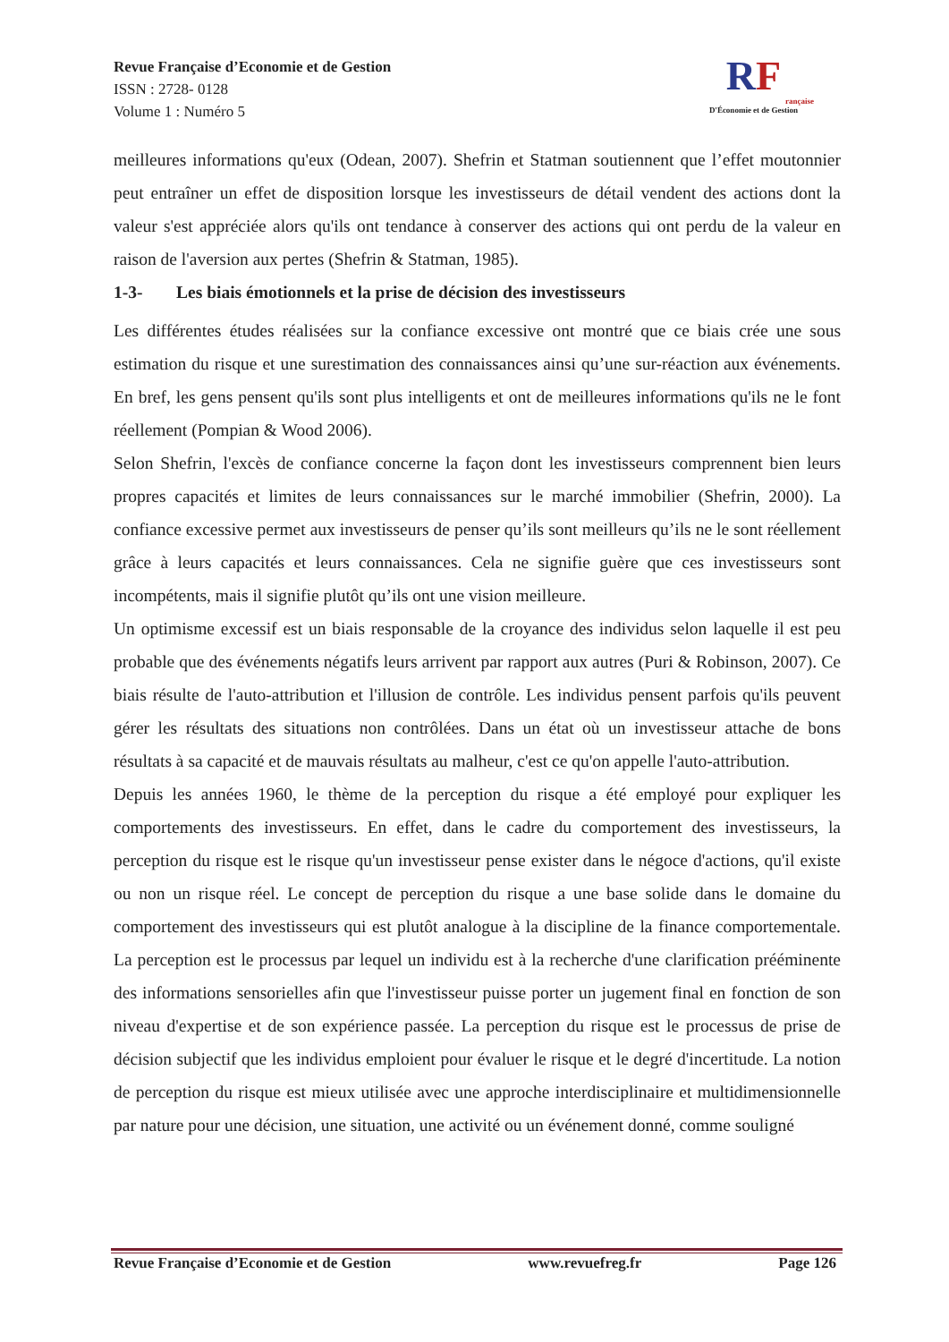Revue Française d’Economie et de Gestion
ISSN : 2728- 0128
Volume 1 : Numéro 5
RF
rançaise
D'Économie et de Gestion
meilleures informations qu'eux (Odean, 2007). Shefrin et Statman soutiennent que l’effet moutonnier peut entraîner un effet de disposition lorsque les investisseurs de détail vendent des actions dont la valeur s'est appréciée alors qu'ils ont tendance à conserver des actions qui ont perdu de la valeur en raison de l'aversion aux pertes (Shefrin & Statman, 1985).
1-3- Les biais émotionnels et la prise de décision des investisseurs
Les différentes études réalisées sur la confiance excessive ont montré que ce biais crée une sous estimation du risque et une surestimation des connaissances ainsi qu’une sur-réaction aux événements. En bref, les gens pensent qu'ils sont plus intelligents et ont de meilleures informations qu'ils ne le font réellement (Pompian & Wood 2006).
Selon Shefrin, l'excès de confiance concerne la façon dont les investisseurs comprennent bien leurs propres capacités et limites de leurs connaissances sur le marché immobilier (Shefrin, 2000). La confiance excessive permet aux investisseurs de penser qu’ils sont meilleurs qu’ils ne le sont réellement grâce à leurs capacités et leurs connaissances. Cela ne signifie guère que ces investisseurs sont incompétents, mais il signifie plutôt qu’ils ont une vision meilleure.
Un optimisme excessif est un biais responsable de la croyance des individus selon laquelle il est peu probable que des événements négatifs leurs arrivent par rapport aux autres (Puri & Robinson, 2007). Ce biais résulte de l'auto-attribution et l'illusion de contrôle. Les individus pensent parfois qu'ils peuvent gérer les résultats des situations non contrôlées. Dans un état où un investisseur attache de bons résultats à sa capacité et de mauvais résultats au malheur, c'est ce qu'on appelle l'auto-attribution.
Depuis les années 1960, le thème de la perception du risque a été employé pour expliquer les comportements des investisseurs. En effet, dans le cadre du comportement des investisseurs, la perception du risque est le risque qu'un investisseur pense exister dans le négoce d'actions, qu'il existe ou non un risque réel. Le concept de perception du risque a une base solide dans le domaine du comportement des investisseurs qui est plutôt analogue à la discipline de la finance comportementale. La perception est le processus par lequel un individu est à la recherche d'une clarification prééminente des informations sensorielles afin que l'investisseur puisse porter un jugement final en fonction de son niveau d'expertise et de son expérience passée. La perception du risque est le processus de prise de décision subjectif que les individus emploient pour évaluer le risque et le degré d'incertitude. La notion de perception du risque est mieux utilisée avec une approche interdisciplinaire et multidimensionnelle par nature pour une décision, une situation, une activité ou un événement donné, comme souligné
Revue Française d’Economie et de Gestion www.revuefreg.fr Page 126